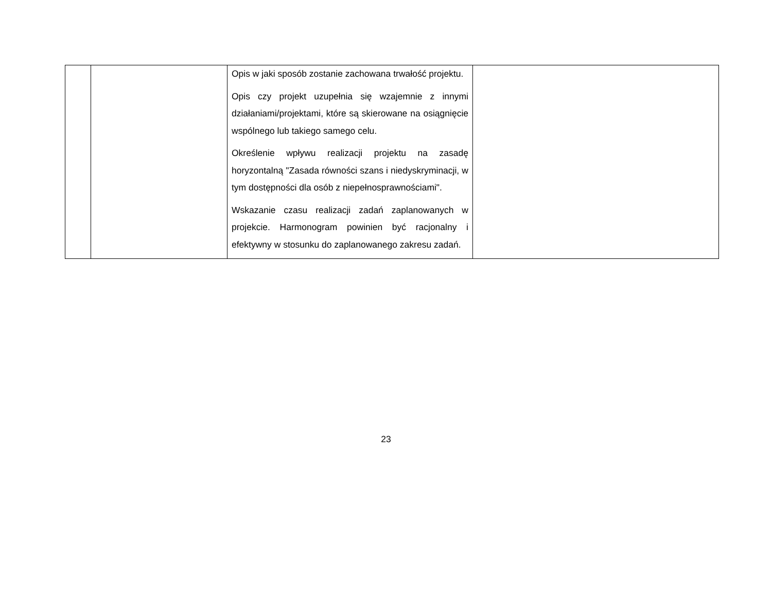| | | Opis w jaki sposób zostanie zachowana trwałość projektu. Opis czy projekt uzupełnia się wzajemnie z innymi działaniami/projektami, które są skierowane na osiągnięcie wspólnego lub takiego samego celu. Określenie wpływu realizacji projektu na zasadę horyzontalną "Zasada równości szans i niedyskryminacji, w tym dostępności dla osób z niepełnosprawnościami". Wskazanie czasu realizacji zadań zaplanowanych w projekcie. Harmonogram powinien być racjonalny i efektywny w stosunku do zaplanowanego zakresu zadań. | |
23